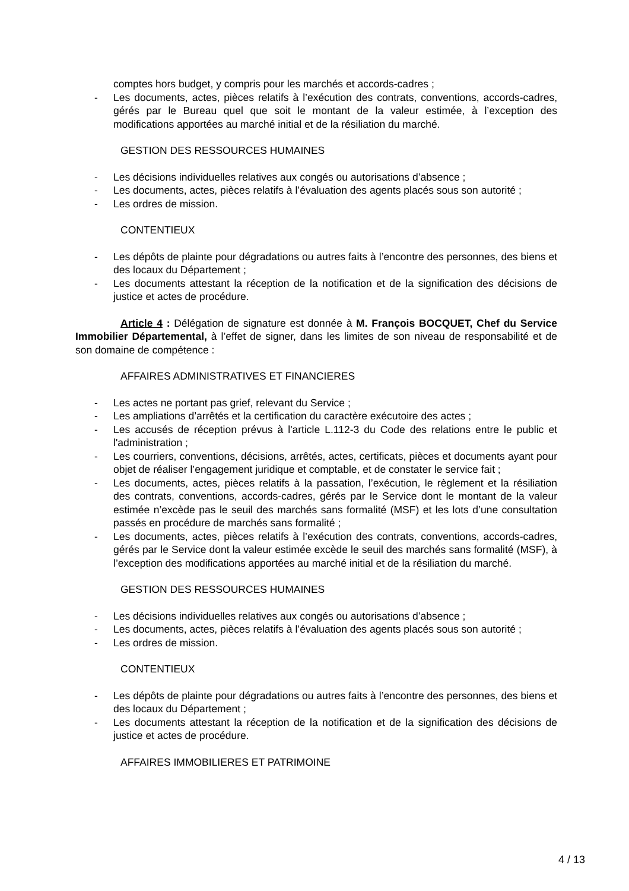comptes hors budget, y compris pour les marchés et accords-cadres ;
- Les documents, actes, pièces relatifs à l’exécution des contrats, conventions, accords-cadres, gérés par le Bureau quel que soit le montant de la valeur estimée, à l’exception des modifications apportées au marché initial et de la résiliation du marché.
GESTION DES RESSOURCES HUMAINES
- Les décisions individuelles relatives aux congés ou autorisations d’absence ;
- Les documents, actes, pièces relatifs à l’évaluation des agents placés sous son autorité ;
- Les ordres de mission.
CONTENTIEUX
- Les dépôts de plainte pour dégradations ou autres faits à l’encontre des personnes, des biens et des locaux du Département ;
- Les documents attestant la réception de la notification et de la signification des décisions de justice et actes de procédure.
Article 4 : Délégation de signature est donnée à M. François BOCQUET, Chef du Service Immobilier Départemental, à l’effet de signer, dans les limites de son niveau de responsabilité et de son domaine de compétence :
AFFAIRES ADMINISTRATIVES ET FINANCIERES
- Les actes ne portant pas grief, relevant du Service ;
- Les ampliations d’arrêtés et la certification du caractère exécutoire des actes ;
- Les accusés de réception prévus à l'article L.112-3 du Code des relations entre le public et l'administration ;
- Les courriers, conventions, décisions, arrêtés, actes, certificats, pièces et documents ayant pour objet de réaliser l’engagement juridique et comptable, et de constater le service fait ;
- Les documents, actes, pièces relatifs à la passation, l’exécution, le règlement et la résiliation des contrats, conventions, accords-cadres, gérés par le Service dont le montant de la valeur estimée n’excède pas le seuil des marchés sans formalité (MSF) et les lots d’une consultation passés en procédure de marchés sans formalité ;
- Les documents, actes, pièces relatifs à l’exécution des contrats, conventions, accords-cadres, gérés par le Service dont la valeur estimée excède le seuil des marchés sans formalité (MSF), à l’exception des modifications apportées au marché initial et de la résiliation du marché.
GESTION DES RESSOURCES HUMAINES
- Les décisions individuelles relatives aux congés ou autorisations d’absence ;
- Les documents, actes, pièces relatifs à l’évaluation des agents placés sous son autorité ;
- Les ordres de mission.
CONTENTIEUX
- Les dépôts de plainte pour dégradations ou autres faits à l’encontre des personnes, des biens et des locaux du Département ;
- Les documents attestant la réception de la notification et de la signification des décisions de justice et actes de procédure.
AFFAIRES IMMOBILIERES ET PATRIMOINE
4 / 13